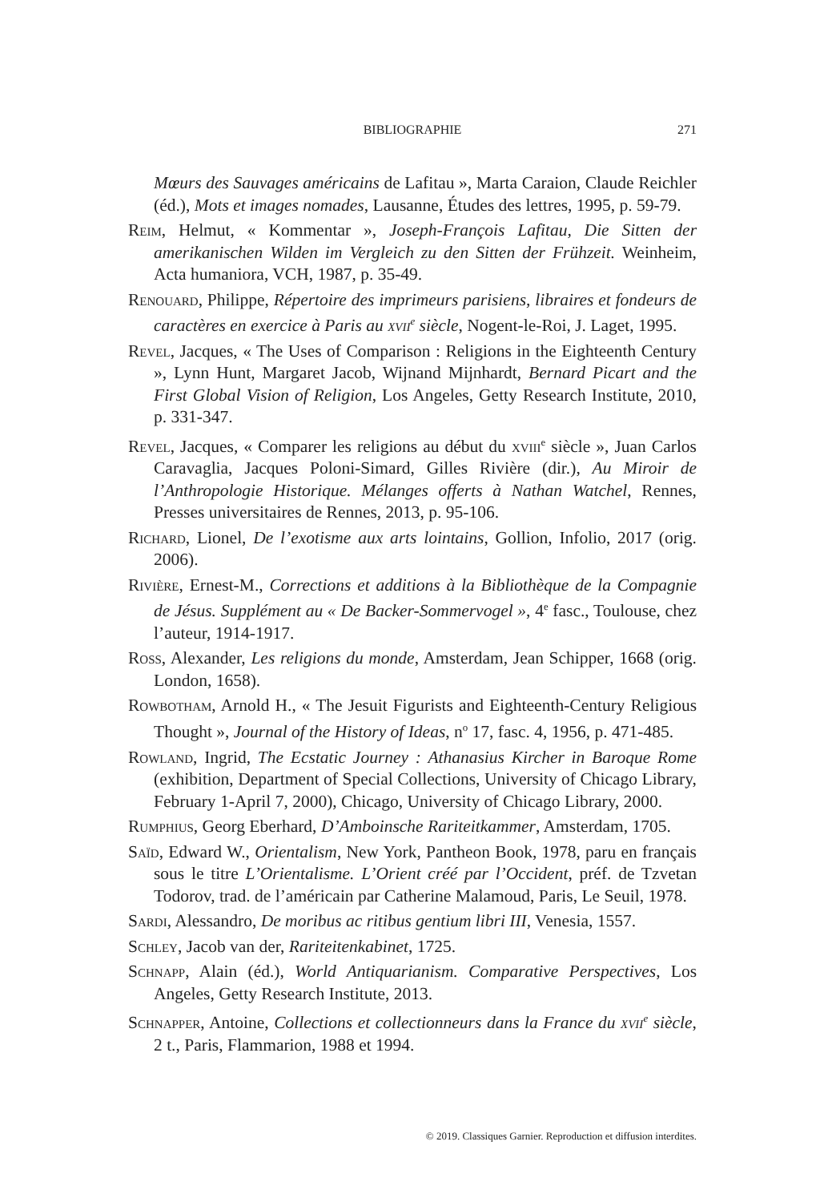BIBLIOGRAPHIE
271
Mœurs des Sauvages américains de Lafitau », Marta Caraion, Claude Reichler (éd.), Mots et images nomades, Lausanne, Études des lettres, 1995, p. 59-79.
Reim, Helmut, « Kommentar », Joseph-François Lafitau, Die Sitten der amerikanischen Wilden im Vergleich zu den Sitten der Frühzeit. Weinheim, Acta humaniora, VCH, 1987, p. 35-49.
Renouard, Philippe, Répertoire des imprimeurs parisiens, libraires et fondeurs de caractères en exercice à Paris au xvii<sup>e</sup> siècle, Nogent-le-Roi, J. Laget, 1995.
Revel, Jacques, « The Uses of Comparison : Religions in the Eighteenth Century », Lynn Hunt, Margaret Jacob, Wijnand Mijnhardt, Bernard Picart and the First Global Vision of Religion, Los Angeles, Getty Research Institute, 2010, p. 331-347.
Revel, Jacques, « Comparer les religions au début du xviii<sup>e</sup> siècle », Juan Carlos Caravaglia, Jacques Poloni-Simard, Gilles Rivière (dir.), Au Miroir de l’Anthropologie Historique. Mélanges offerts à Nathan Watchel, Rennes, Presses universitaires de Rennes, 2013, p. 95-106.
Richard, Lionel, De l’exotisme aux arts lointains, Gollion, Infolio, 2017 (orig. 2006).
Rivière, Ernest-M., Corrections et additions à la Bibliothèque de la Compagnie de Jésus. Supplément au « De Backer-Sommervogel », 4<sup>e</sup> fasc., Toulouse, chez l’auteur, 1914-1917.
Ross, Alexander, Les religions du monde, Amsterdam, Jean Schipper, 1668 (orig. London, 1658).
Rowbotham, Arnold H., « The Jesuit Figurists and Eighteenth-Century Religious Thought », Journal of the History of Ideas, n<sup>o</sup> 17, fasc. 4, 1956, p. 471-485.
Rowland, Ingrid, The Ecstatic Journey : Athanasius Kircher in Baroque Rome (exhibition, Department of Special Collections, University of Chicago Library, February 1-April 7, 2000), Chicago, University of Chicago Library, 2000.
Rumphius, Georg Eberhard, D’Amboinsche Rariteitkammer, Amsterdam, 1705.
Saïd, Edward W., Orientalism, New York, Pantheon Book, 1978, paru en français sous le titre L’Orientalisme. L’Orient créé par l’Occident, préf. de Tzvetan Todorov, trad. de l’américain par Catherine Malamoud, Paris, Le Seuil, 1978.
Sardi, Alessandro, De moribus ac ritibus gentium libri III, Venesia, 1557.
Schley, Jacob van der, Rariteitenkabinet, 1725.
Schnapp, Alain (éd.), World Antiquarianism. Comparative Perspectives, Los Angeles, Getty Research Institute, 2013.
Schnapper, Antoine, Collections et collectionneurs dans la France du xvii<sup>e</sup> siècle, 2 t., Paris, Flammarion, 1988 et 1994.
© 2019. Classiques Garnier. Reproduction et diffusion interdites.